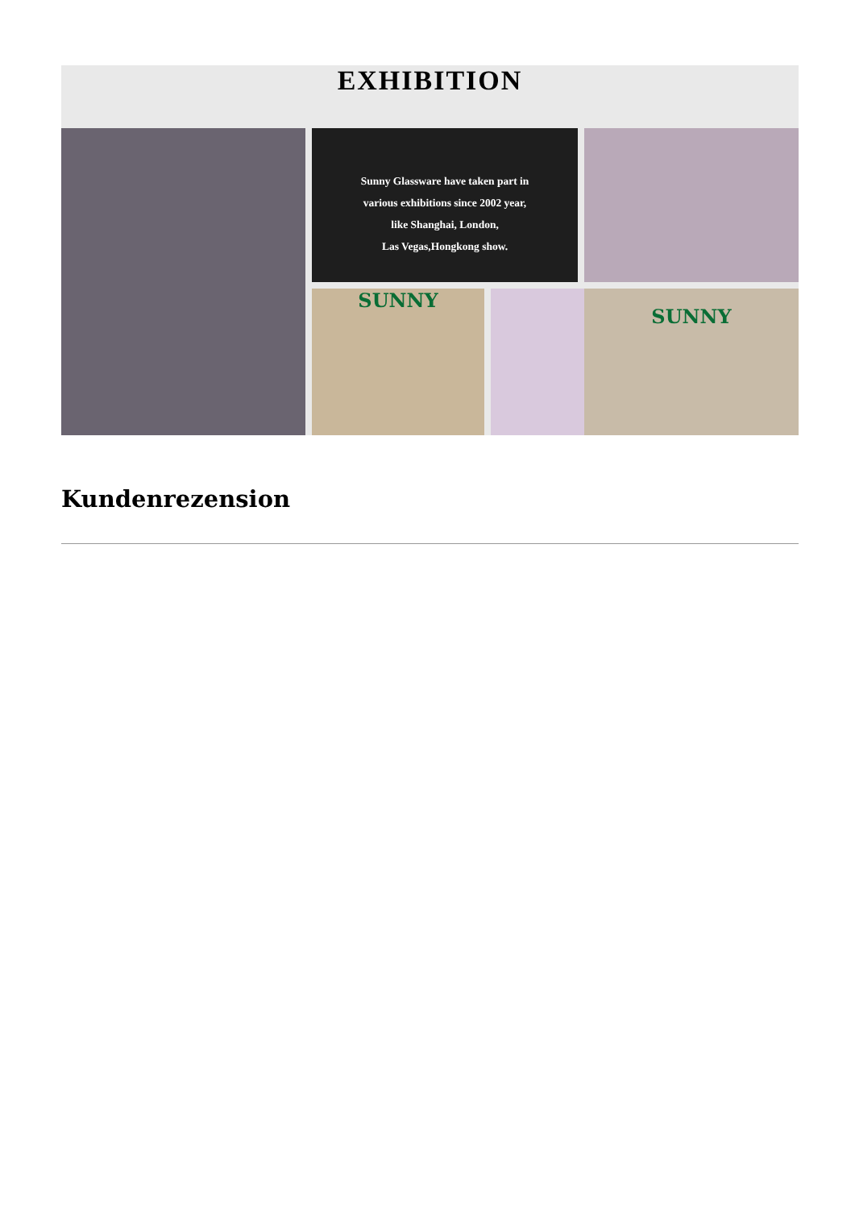EXHIBITION
Sunny Glassware have taken part in
various exhibitions since 2002 year,
like Shanghai, London,
Las Vegas,Hongkong show.
SUNNY
SUNNY
Kundenrezension